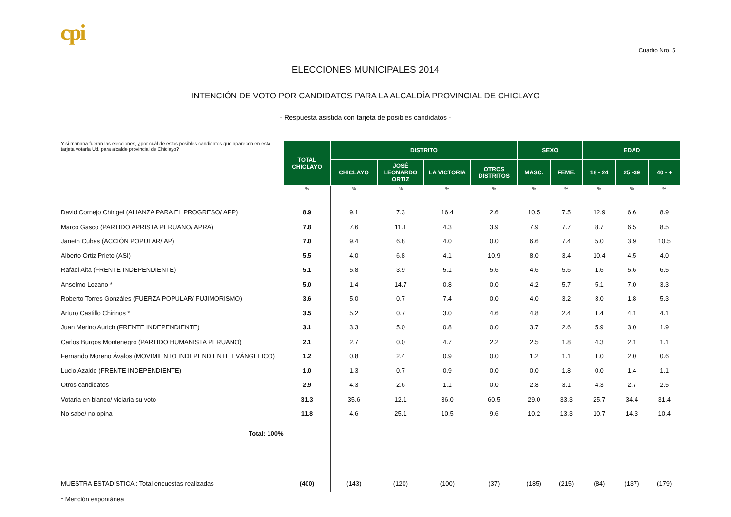cpi
Cuadro Nro. 5
ELECCIONES MUNICIPALES 2014
INTENCIÓN DE VOTO POR CANDIDATOS PARA LA ALCALDÍA PROVINCIAL DE CHICLAYO
- Respuesta asistida con tarjeta de posibles candidatos -
| Y si mañana fueran las elecciones, ¿por cuál de estos posibles candidatos que aparecen en esta tarjeta votaría Ud. para alcalde provincial de Chiclayo? | TOTAL CHICLAYO | DISTRITO | | | | SEXO | | EDAD | | |
| | | CHICLAYO | JOSÉ LEONARDO ORTIZ | LA VICTORIA | OTROS DISTRITOS | MASC. | FEME. | 18 - 24 | 25 -39 | 40 - + |
| | % | % | % | % | % | % | % | % | % | % |
| David Cornejo Chingel (ALIANZA PARA EL PROGRESO/ APP) | 8.9 | 9.1 | 7.3 | 16.4 | 2.6 | 10.5 | 7.5 | 12.9 | 6.6 | 8.9 |
| Marco Gasco (PARTIDO APRISTA PERUANO/ APRA) | 7.8 | 7.6 | 11.1 | 4.3 | 3.9 | 7.9 | 7.7 | 8.7 | 6.5 | 8.5 |
| Janeth Cubas (ACCIÓN POPULAR/ AP) | 7.0 | 9.4 | 6.8 | 4.0 | 0.0 | 6.6 | 7.4 | 5.0 | 3.9 | 10.5 |
| Alberto Ortiz Prieto (ASI) | 5.5 | 4.0 | 6.8 | 4.1 | 10.9 | 8.0 | 3.4 | 10.4 | 4.5 | 4.0 |
| Rafael Aita (FRENTE INDEPENDIENTE) | 5.1 | 5.8 | 3.9 | 5.1 | 5.6 | 4.6 | 5.6 | 1.6 | 5.6 | 6.5 |
| Anselmo Lozano * | 5.0 | 1.4 | 14.7 | 0.8 | 0.0 | 4.2 | 5.7 | 5.1 | 7.0 | 3.3 |
| Roberto Torres Gonzáles (FUERZA POPULAR/ FUJIMORISMO) | 3.6 | 5.0 | 0.7 | 7.4 | 0.0 | 4.0 | 3.2 | 3.0 | 1.8 | 5.3 |
| Arturo Castillo Chirinos * | 3.5 | 5.2 | 0.7 | 3.0 | 4.6 | 4.8 | 2.4 | 1.4 | 4.1 | 4.1 |
| Juan Merino Aurich (FRENTE INDEPENDIENTE) | 3.1 | 3.3 | 5.0 | 0.8 | 0.0 | 3.7 | 2.6 | 5.9 | 3.0 | 1.9 |
| Carlos Burgos Montenegro (PARTIDO HUMANISTA PERUANO) | 2.1 | 2.7 | 0.0 | 4.7 | 2.2 | 2.5 | 1.8 | 4.3 | 2.1 | 1.1 |
| Fernando Moreno Ávalos (MOVIMIENTO INDEPENDIENTE EVÁNGELICO) | 1.2 | 0.8 | 2.4 | 0.9 | 0.0 | 1.2 | 1.1 | 1.0 | 2.0 | 0.6 |
| Lucio Azalde (FRENTE INDEPENDIENTE) | 1.0 | 1.3 | 0.7 | 0.9 | 0.0 | 0.0 | 1.8 | 0.0 | 1.4 | 1.1 |
| Otros candidatos | 2.9 | 4.3 | 2.6 | 1.1 | 0.0 | 2.8 | 3.1 | 4.3 | 2.7 | 2.5 |
| Votaría en blanco/ viciaría su voto | 31.3 | 35.6 | 12.1 | 36.0 | 60.5 | 29.0 | 33.3 | 25.7 | 34.4 | 31.4 |
| No sabe/ no opina | 11.8 | 4.6 | 25.1 | 10.5 | 9.6 | 10.2 | 13.3 | 10.7 | 14.3 | 10.4 |
| Total: 100% | | | | | | | | | | |
| MUESTRA ESTADÍSTICA : Total encuestas realizadas | (400) | (143) | (120) | (100) | (37) | (185) | (215) | (84) | (137) | (179) |
| * Mención espontánea | | | | | | | | | | |